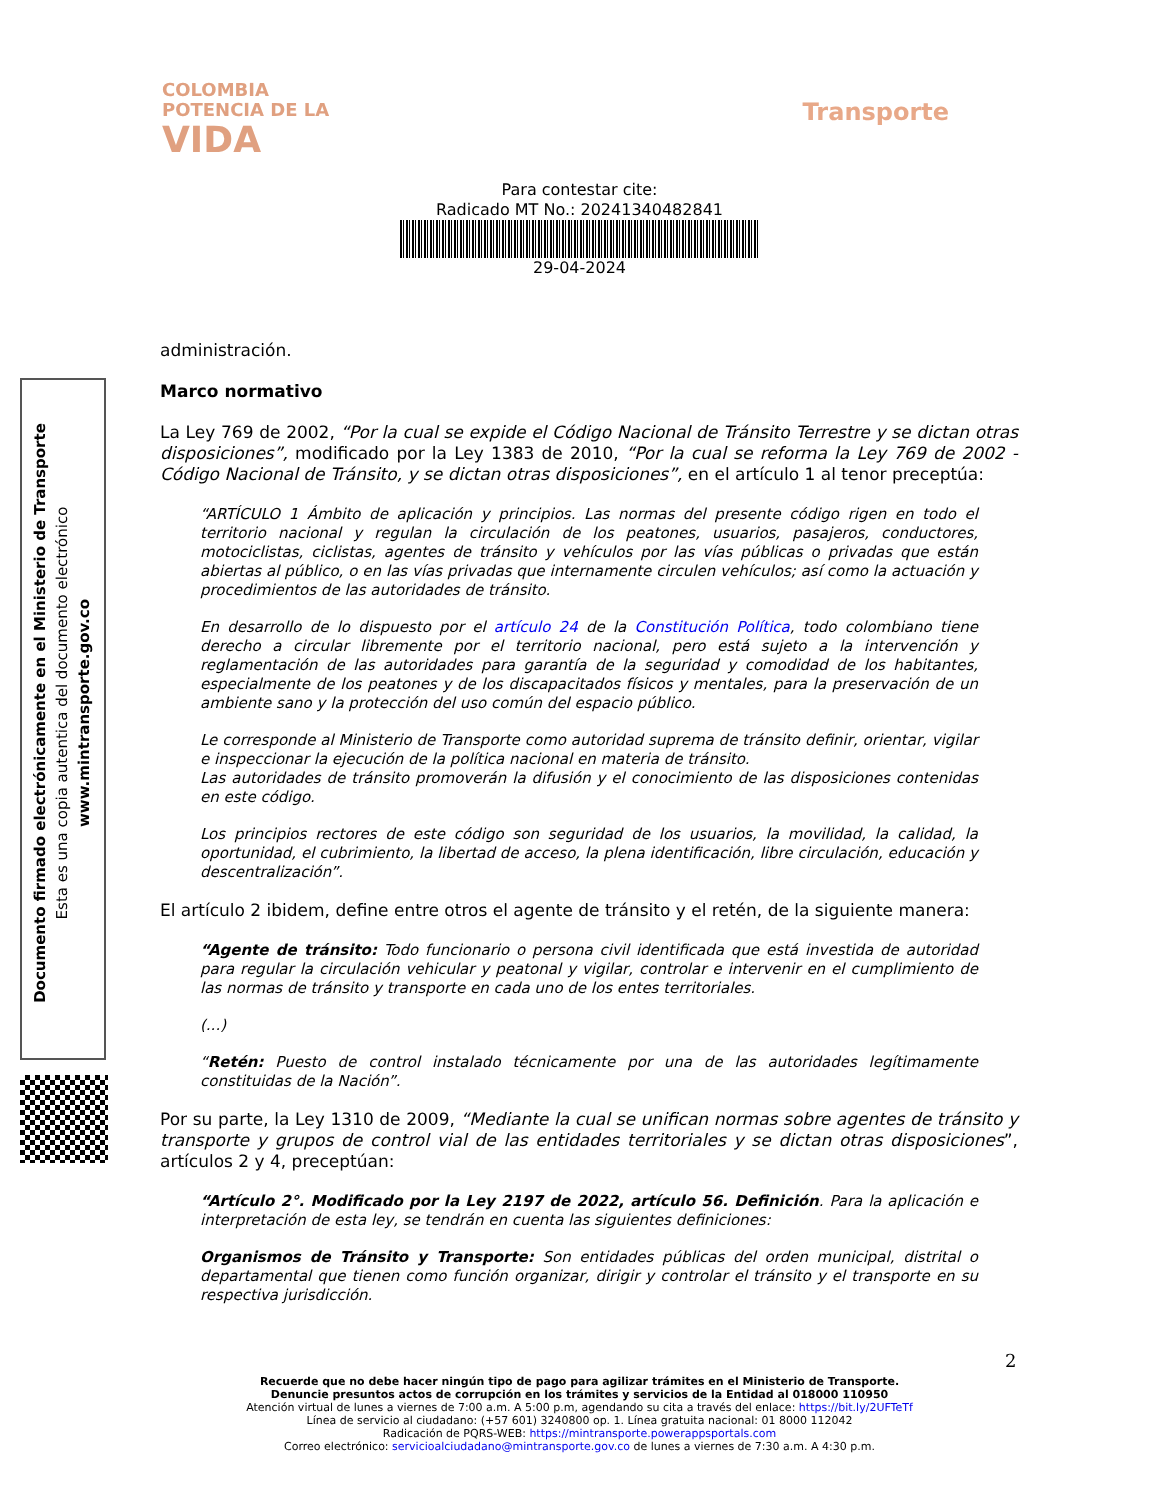COLOMBIA
POTENCIA DE LA
VIDA
Transporte
Para contestar cite:
Radicado MT No.: 20241340482841
29-04-2024
Documento firmado electrónicamente en el Ministerio de Transporte
Esta es una copia autentica del documento electrónico
www.mintransporte.gov.co
administración.
Marco normativo
La Ley 769 de 2002, “Por la cual se expide el Código Nacional de Tránsito Terrestre y se dictan otras disposiciones”, modificado por la Ley 1383 de 2010, “Por la cual se reforma la Ley 769 de 2002 - Código Nacional de Tránsito, y se dictan otras disposiciones”, en el artículo 1 al tenor preceptúa:
“ARTÍCULO 1 Ámbito de aplicación y principios. Las normas del presente código rigen en todo el territorio nacional y regulan la circulación de los peatones, usuarios, pasajeros, conductores, motociclistas, ciclistas, agentes de tránsito y vehículos por las vías públicas o privadas que están abiertas al público, o en las vías privadas que internamente circulen vehículos; así como la actuación y procedimientos de las autoridades de tránsito.
En desarrollo de lo dispuesto por el artículo 24 de la Constitución Política, todo colombiano tiene derecho a circular libremente por el territorio nacional, pero está sujeto a la intervención y reglamentación de las autoridades para garantía de la seguridad y comodidad de los habitantes, especialmente de los peatones y de los discapacitados físicos y mentales, para la preservación de un ambiente sano y la protección del uso común del espacio público.
Le corresponde al Ministerio de Transporte como autoridad suprema de tránsito definir, orientar, vigilar e inspeccionar la ejecución de la política nacional en materia de tránsito.
Las autoridades de tránsito promoverán la difusión y el conocimiento de las disposiciones contenidas en este código.
Los principios rectores de este código son seguridad de los usuarios, la movilidad, la calidad, la oportunidad, el cubrimiento, la libertad de acceso, la plena identificación, libre circulación, educación y descentralización”.
El artículo 2 ibidem, define entre otros el agente de tránsito y el retén, de la siguiente manera:
“Agente de tránsito: Todo funcionario o persona civil identificada que está investida de autoridad para regular la circulación vehicular y peatonal y vigilar, controlar e intervenir en el cumplimiento de las normas de tránsito y transporte en cada uno de los entes territoriales.
(...)
“Retén: Puesto de control instalado técnicamente por una de las autoridades legítimamente constituidas de la Nación”.
Por su parte, la Ley 1310 de 2009, “Mediante la cual se unifican normas sobre agentes de tránsito y transporte y grupos de control vial de las entidades territoriales y se dictan otras disposiciones”, artículos 2 y 4, preceptúan:
“Artículo 2°. Modificado por la Ley 2197 de 2022, artículo 56. Definición. Para la aplicación e interpretación de esta ley, se tendrán en cuenta las siguientes definiciones:
Organismos de Tránsito y Transporte: Son entidades públicas del orden municipal, distrital o departamental que tienen como función organizar, dirigir y controlar el tránsito y el transporte en su respectiva jurisdicción.
2
Recuerde que no debe hacer ningún tipo de pago para agilizar trámites en el Ministerio de Transporte.
Denuncie presuntos actos de corrupción en los trámites y servicios de la Entidad al 018000 110950
Atención virtual de lunes a viernes de 7:00 a.m. A 5:00 p.m, agendando su cita a través del enlace: https://bit.ly/2UFTeTf
Línea de servicio al ciudadano: (+57 601) 3240800 op. 1. Línea gratuita nacional: 01 8000 112042
Radicación de PQRS-WEB: https://mintransporte.powerappsportals.com
Correo electrónico: servicioalciudadano@mintransporte.gov.co de lunes a viernes de 7:30 a.m. A 4:30 p.m.